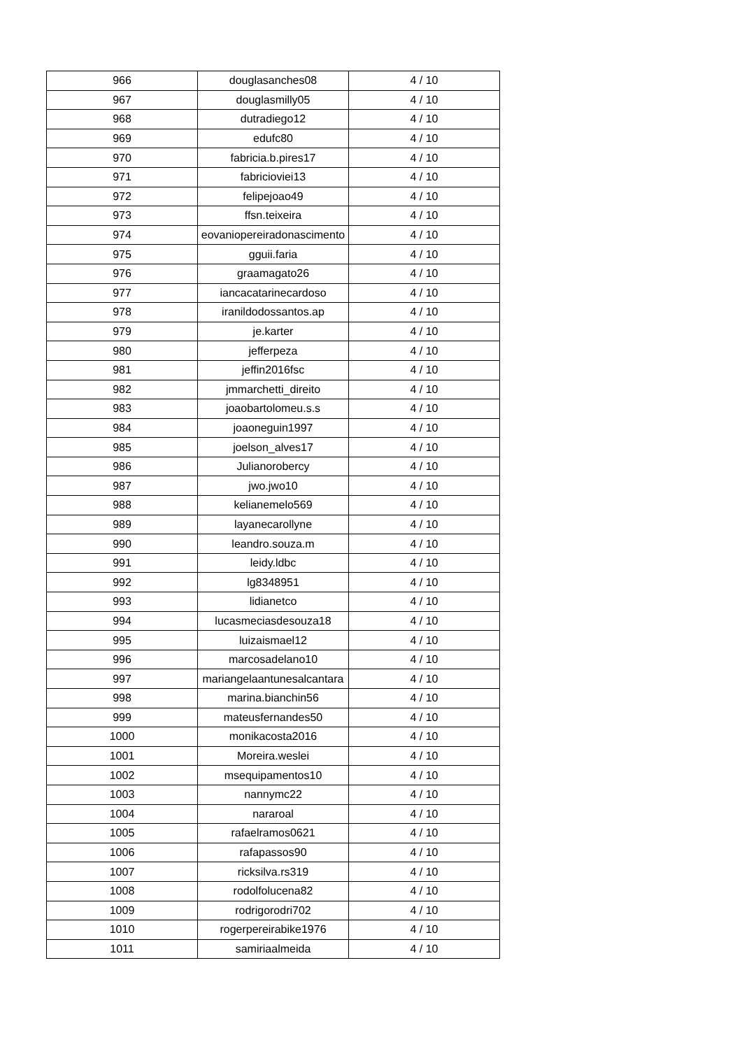| 966 | douglasanches08 | 4 / 10 |
| 967 | douglasmilly05 | 4 / 10 |
| 968 | dutradiego12 | 4 / 10 |
| 969 | edufc80 | 4 / 10 |
| 970 | fabricia.b.pires17 | 4 / 10 |
| 971 | fabricioviei13 | 4 / 10 |
| 972 | felipejoao49 | 4 / 10 |
| 973 | ffsn.teixeira | 4 / 10 |
| 974 | eovaniopereiradonascimento | 4 / 10 |
| 975 | gguii.faria | 4 / 10 |
| 976 | graamagato26 | 4 / 10 |
| 977 | iancacatarinecardoso | 4 / 10 |
| 978 | iranildodossantos.ap | 4 / 10 |
| 979 | je.karter | 4 / 10 |
| 980 | jefferpeza | 4 / 10 |
| 981 | jeffin2016fsc | 4 / 10 |
| 982 | jmmarchetti_direito | 4 / 10 |
| 983 | joaobartolomeu.s.s | 4 / 10 |
| 984 | joaoneguin1997 | 4 / 10 |
| 985 | joelson_alves17 | 4 / 10 |
| 986 | Julianorobercy | 4 / 10 |
| 987 | jwo.jwo10 | 4 / 10 |
| 988 | kelianemelo569 | 4 / 10 |
| 989 | layanecarollyne | 4 / 10 |
| 990 | leandro.souza.m | 4 / 10 |
| 991 | leidy.ldbc | 4 / 10 |
| 992 | lg8348951 | 4 / 10 |
| 993 | lidianetco | 4 / 10 |
| 994 | lucasmeciasdesouza18 | 4 / 10 |
| 995 | luizaismael12 | 4 / 10 |
| 996 | marcosadelano10 | 4 / 10 |
| 997 | mariangelaantunesalcantara | 4 / 10 |
| 998 | marina.bianchin56 | 4 / 10 |
| 999 | mateusfernandes50 | 4 / 10 |
| 1000 | monikacosta2016 | 4 / 10 |
| 1001 | Moreira.weslei | 4 / 10 |
| 1002 | msequipamentos10 | 4 / 10 |
| 1003 | nannymc22 | 4 / 10 |
| 1004 | nararoal | 4 / 10 |
| 1005 | rafaelramos0621 | 4 / 10 |
| 1006 | rafapassos90 | 4 / 10 |
| 1007 | ricksilva.rs319 | 4 / 10 |
| 1008 | rodolfolucena82 | 4 / 10 |
| 1009 | rodrigorodri702 | 4 / 10 |
| 1010 | rogerpereirabike1976 | 4 / 10 |
| 1011 | samiriaalmeida | 4 / 10 |